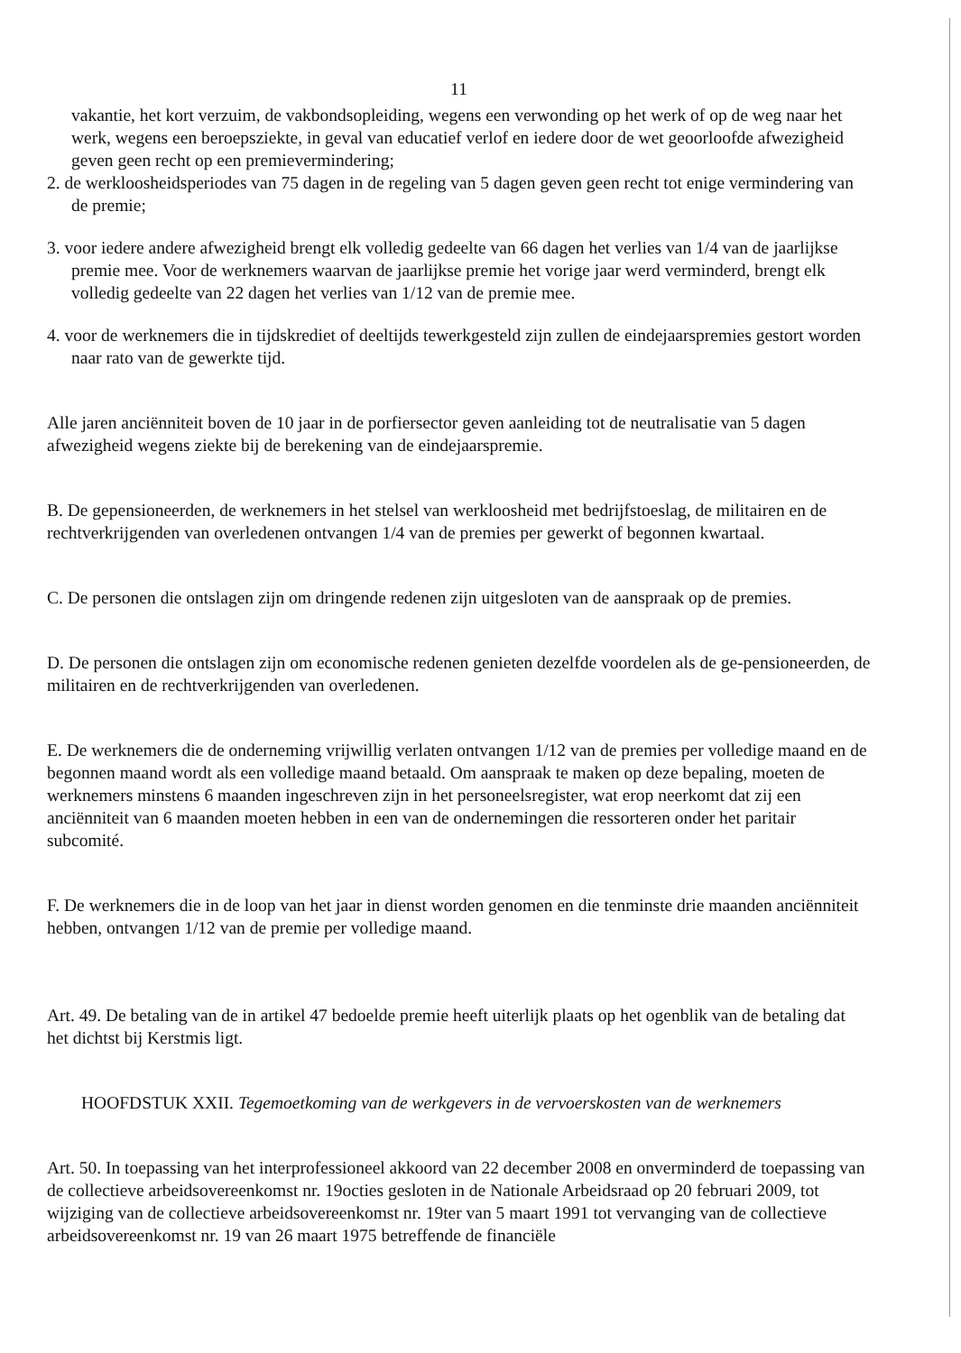11
vakantie, het kort verzuim, de vakbondsopleiding, wegens een verwonding op het werk of op de weg naar het werk, wegens een beroepsziekte, in geval van educatief verlof en iedere door de wet geoorloofde afwezigheid geven geen recht op een premievermindering;
2. de werkloosheidsperiodes van 75 dagen in de regeling van 5 dagen geven geen recht tot enige vermindering van de premie;
3. voor iedere andere afwezigheid brengt elk volledig gedeelte van 66 dagen het verlies van 1/4 van de jaarlijkse premie mee. Voor de werknemers waarvan de jaarlijkse premie het vorige jaar werd verminderd, brengt elk volledig gedeelte van 22 dagen het verlies van 1/12 van de premie mee.
4. voor de werknemers die in tijdskrediet of deeltijds tewerkgesteld zijn zullen de eindejaarspremies gestort worden naar rato van de gewerkte tijd.
Alle jaren anciënniteit boven de 10 jaar in de porfiersector geven aanleiding tot de neutralisatie van 5 dagen afwezigheid wegens ziekte bij de berekening van de eindejaarspremie.
B. De gepensioneerden, de werknemers in het stelsel van werkloosheid met bedrijfstoeslag, de militairen en de rechtverkrijgenden van overledenen ontvangen 1/4 van de premies per gewerkt of begonnen kwartaal.
C. De personen die ontslagen zijn om dringende redenen zijn uitgesloten van de aanspraak op de premies.
D. De personen die ontslagen zijn om economische redenen genieten dezelfde voordelen als de ge-pensioneerden, de militairen en de rechtverkrijgenden van overledenen.
E. De werknemers die de onderneming vrijwillig verlaten ontvangen 1/12 van de premies per volledige maand en de begonnen maand wordt als een volledige maand betaald. Om aanspraak te maken op deze bepaling, moeten de werknemers minstens 6 maanden ingeschreven zijn in het personeelsregister, wat erop neerkomt dat zij een anciënniteit van 6 maanden moeten hebben in een van de ondernemingen die ressorteren onder het paritair subcomité.
F. De werknemers die in de loop van het jaar in dienst worden genomen en die tenminste drie maanden anciënniteit hebben, ontvangen 1/12 van de premie per volledige maand.
Art. 49. De betaling van de in artikel 47 bedoelde premie heeft uiterlijk plaats op het ogenblik van de betaling dat het dichtst bij Kerstmis ligt.
HOOFDSTUK XXII. Tegemoetkoming van de werkgevers in de vervoerskosten van de werknemers
Art. 50. In toepassing van het interprofessioneel akkoord van 22 december 2008 en onverminderd de toepassing van de collectieve arbeidsovereenkomst nr. 19octies gesloten in de Nationale Arbeidsraad op 20 februari 2009, tot wijziging van de collectieve arbeidsovereenkomst nr. 19ter van 5 maart 1991 tot vervanging van de collectieve arbeidsovereenkomst nr. 19 van 26 maart 1975 betreffende de financiële